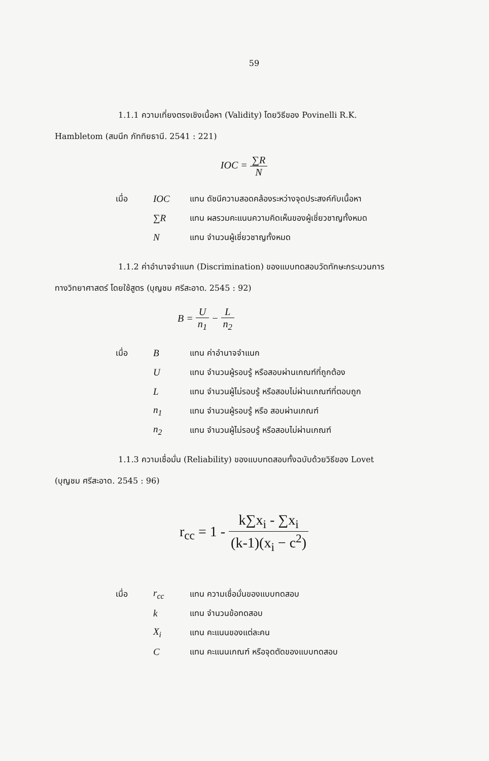59
1.1.1 ความเที่ยงตรงเชิงเนื้อหา (Validity) โดยวิธีของ Povinelli R.K.
Hambletom (สมนึก ภัททิยธานี. 2541 : 221)
IOC = ∑R N
| เมื่อ | IOC | แทน ดัชนีความสอดคล้องระหว่างจุดประสงค์กับเนื้อหา |
| | ∑R | แทน ผลรวมคะแนนความคิดเห็นของผู้เชี่ยวชาญทั้งหมด |
| | N | แทน จำนวนผู้เชี่ยวชาญทั้งหมด |
1.1.2 ค่าอำนาจจำแนก (Discrimination) ของแบบทดสอบวัดทักษะกระบวนการ
ทางวิทยาศาสตร์ โดยใช้สูตร (บุญชม ศรีสะอาด. 2545 : 92)
B = U n<sub>1</sub> − L n<sub>2</sub>
| เมื่อ | B | แทน ค่าอำนาจจำแนก |
| | U | แทน จำนวนผู้รอบรู้ หรือสอบผ่านเกณฑ์ที่ถูกต้อง |
| | L | แทน จำนวนผู้ไม่รอบรู้ หรือสอบไม่ผ่านเกณฑ์ที่ตอบถูก |
| | n<sub>1</sub> | แทน จำนวนผู้รอบรู้ หรือ สอบผ่านเกณฑ์ |
| | n<sub>2</sub> | แทน จำนวนผู้ไม่รอบรู้ หรือสอบไม่ผ่านเกณฑ์ |
1.1.3 ความเชื่อมั่น (Reliability) ของแบบทดสอบทั้งฉบับด้วยวิธีของ Lovet
(บุญชม ศรีสะอาด. 2545 : 96)
r<sub>cc</sub> = 1 - k∑x<sub>i</sub> - ∑x<sub>i</sub> (k-1)(x<sub>i</sub> − c<sup>2</sup>)
| เมื่อ | r<sub>cc</sub> | แทน ความเชื่อมั่นของแบบทดสอบ |
| | k | แทน จำนวนข้อทดสอบ |
| | X<sub>i</sub> | แทน คะแนนของแต่ละคน |
| | C | แทน คะแนนเกณฑ์ หรือจุดตัดของแบบทดสอบ |